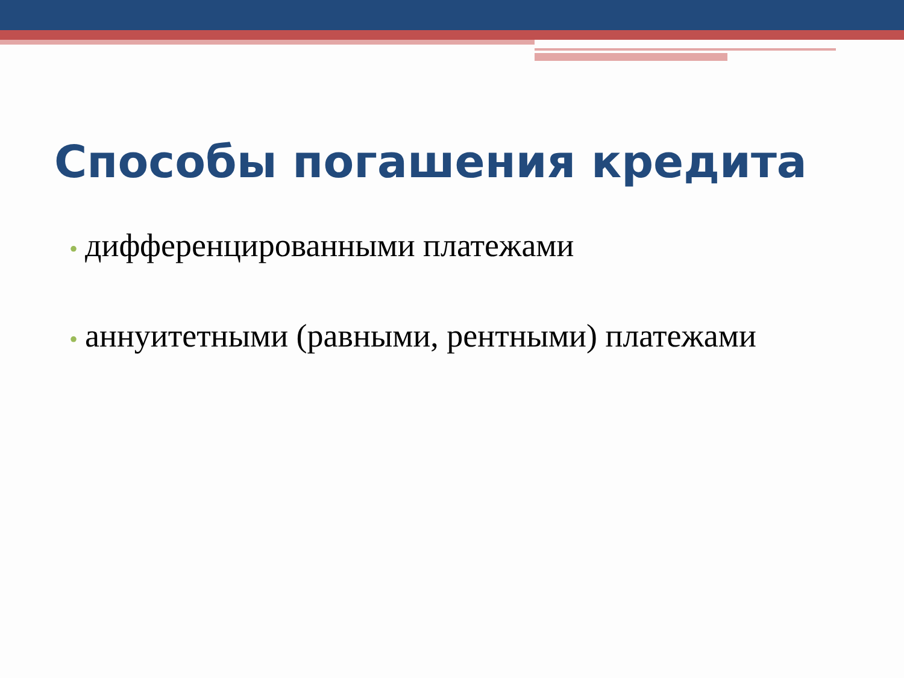Способы погашения кредита
• дифференцированными платежами
• аннуитетными (равными, рентными) платежами